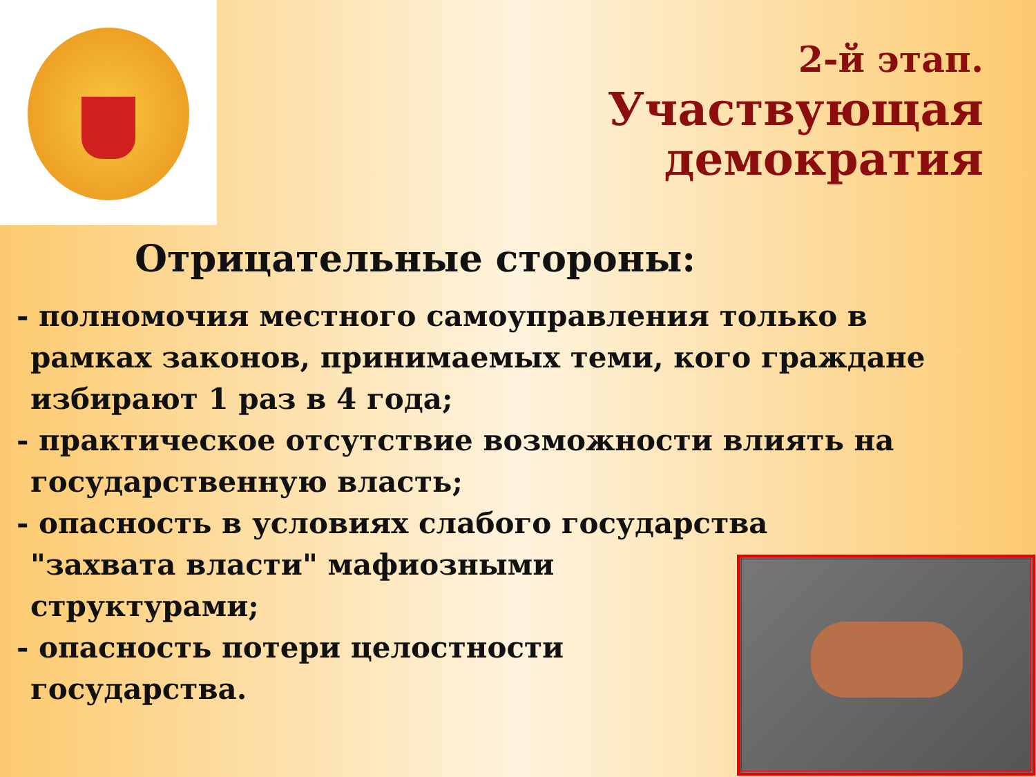2-й этап.
Участвующая
демократия
Отрицательные стороны:
- полномочия местного самоуправления только в рамках законов, принимаемых теми, кого граждане избирают 1 раз в 4 года;
- практическое отсутствие возможности влиять на государственную власть;
- опасность в условиях слабого государства
"захвата власти" мафиозными
структурами;
- опасность потери целостности
государства.